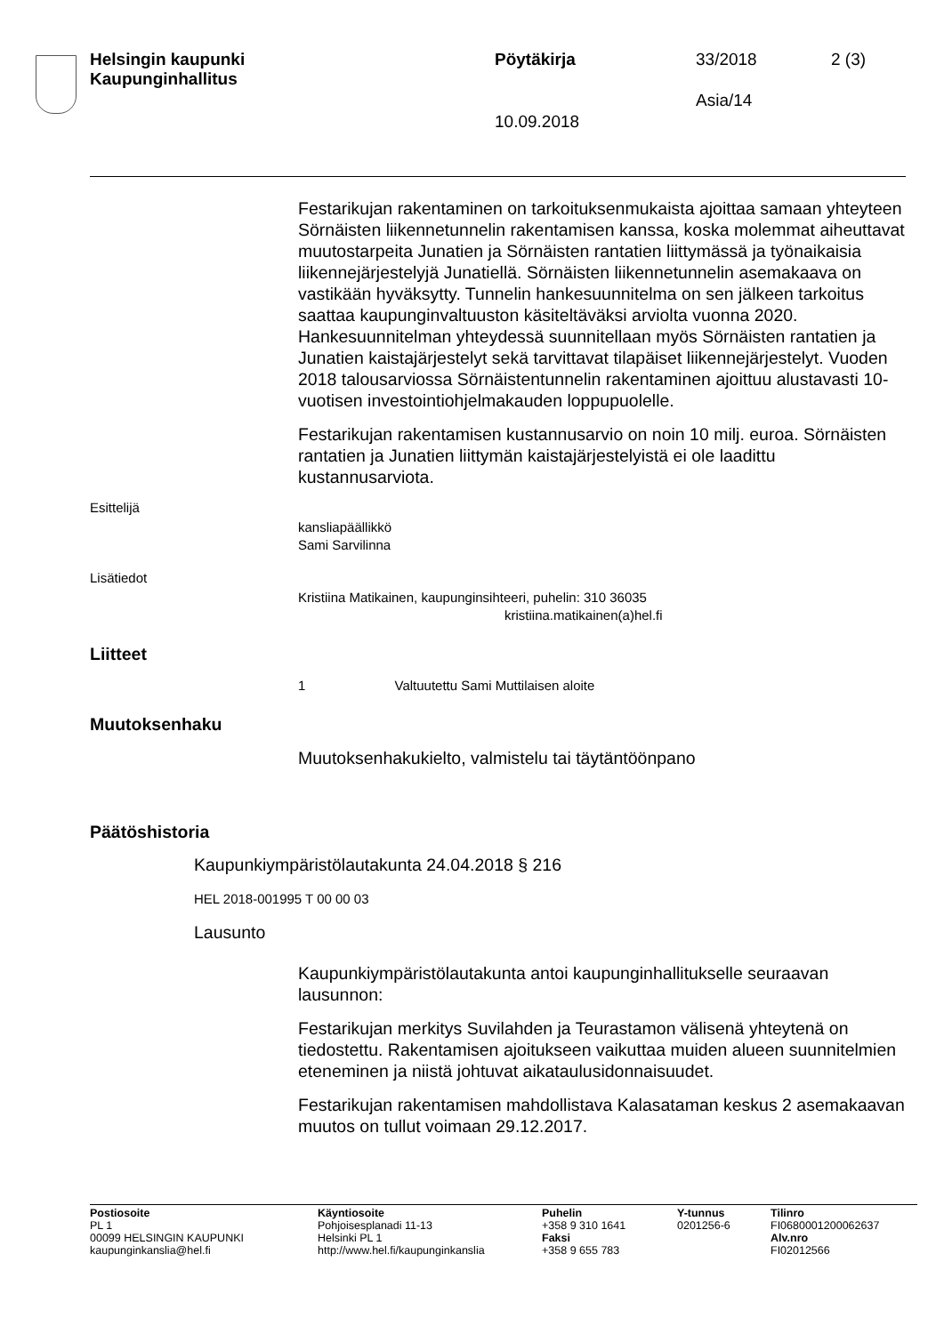Helsingin kaupunki
Kaupunginhallitus
Pöytäkirja 33/2018 2 (3)
Asia/14
10.09.2018
Festarikujan rakentaminen on tarkoituksenmukaista ajoittaa samaan yhteyteen Sörnäisten liikennetunnelin rakentamisen kanssa, koska molemmat aiheuttavat muutostarpeita Junatien ja Sörnäisten rantatien liittymässä ja työnaikaisia liikennejärjestelyjä Junatiellä. Sörnäisten liikennetunnelin asemakaava on vastikään hyväksytty. Tunnelin hankesuunnitelma on sen jälkeen tarkoitus saattaa kaupunginvaltuuston käsiteltäväksi arviolta vuonna 2020. Hankesuunnitelman yhteydessä suunnitellaan myös Sörnäisten rantatien ja Junatien kaistajärjestelyt sekä tarvittavat tilapäiset liikennejärjestelyt. Vuoden 2018 talousarviossa Sörnäistentunnelin rakentaminen ajoittuu alustavasti 10-vuotisen investointiohjelmakauden loppupuolelle.
Festarikujan rakentamisen kustannusarvio on noin 10 milj. euroa. Sörnäisten rantatien ja Junatien liittymän kaistajärjestelyistä ei ole laadittu kustannusarviota.
Esittelijä
kansliapäällikkö
Sami Sarvilinna
Lisätiedot
Kristiina Matikainen, kaupunginsihteeri, puhelin: 310 36035
kristiina.matikainen(a)hel.fi
Liitteet
1 Valtuutettu Sami Muttilaisen aloite
Muutoksenhaku
Muutoksenhakukielto, valmistelu tai täytäntöönpano
Päätöshistoria
Kaupunkiympäristölautakunta 24.04.2018 § 216
HEL 2018-001995 T 00 00 03
Lausunto
Kaupunkiympäristölautakunta antoi kaupunginhallitukselle seuraavan lausunnon:
Festarikujan merkitys Suvilahden ja Teurastamon välisenä yhteytenä on tiedostettu. Rakentamisen ajoitukseen vaikuttaa muiden alueen suunnitelmien eteneminen ja niistä johtuvat aikataulusidonnaisuudet.
Festarikujan rakentamisen mahdollistava Kalasataman keskus 2 asemakaavan muutos on tullut voimaan 29.12.2017.
Postiosoite
PL 1
00099 HELSINGIN KAUPUNKI
kaupunginkanslia@hel.fi
Käyntiosoite
Pohjoisesplanadi 11-13
Helsinki PL 1
http://www.hel.fi/kaupunginkanslia
Puhelin
+358 9 310 1641
Faksi
+358 9 655 783
Y-tunnus
0201256-6
Tilinro
FI0680001200062637
Alv.nro
FI02012566